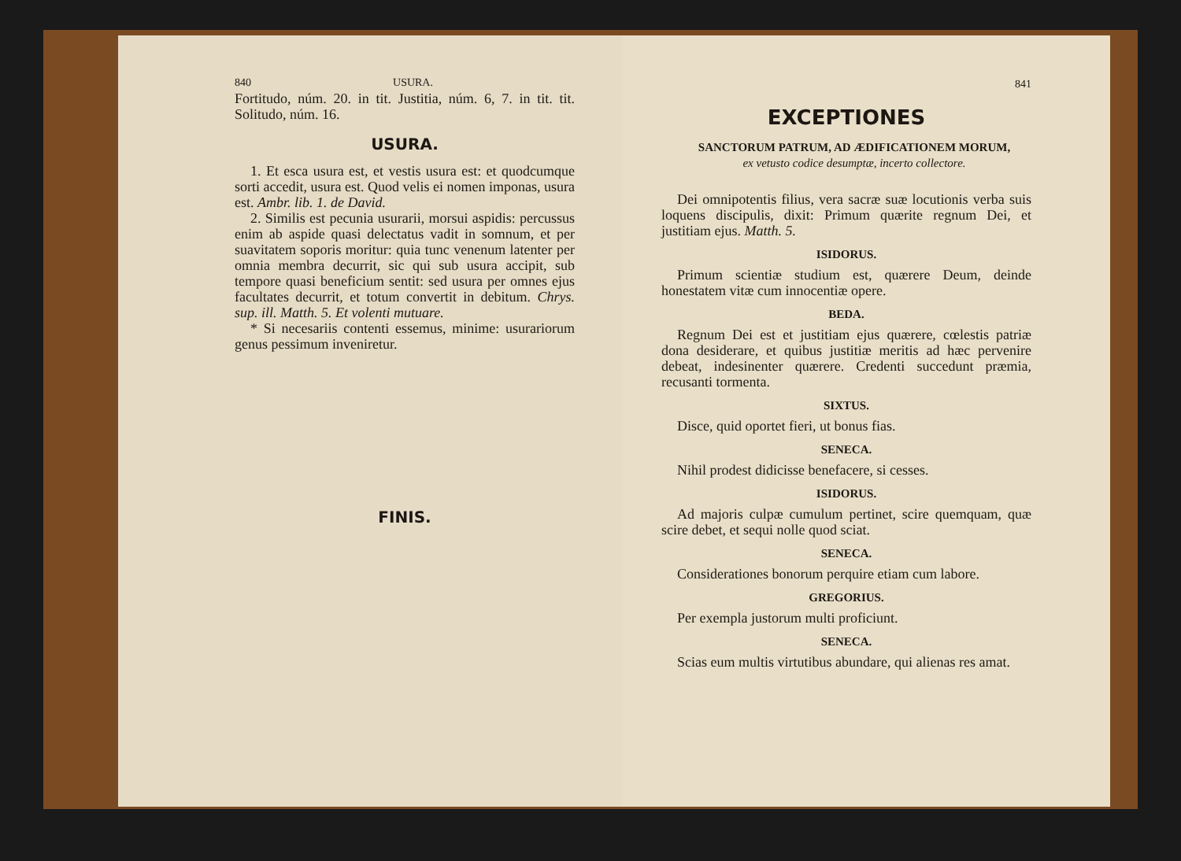840 USURA.
Fortitudo, núm. 20. in tit. Justitia, núm. 6, 7. in tit. tit. Solitudo, núm. 16.
USURA.
1. Et esca usura est, et vestis usura est: et quodcumque sorti accedit, usura est. Quod velis ei nomen imponas, usura est. Ambr. lib. 1. de David.
2. Similis est pecunia usurarii, morsui aspidis: percussus enim ab aspide quasi delectatus vadit in somnum, et per suavitatem soporis moritur: quia tunc venenum latenter per omnia membra decurrit, sic qui sub usura accipit, sub tempore quasi beneficium sentit: sed usura per omnes ejus facultates decurrit, et totum convertit in debitum. Chrys. sup. ill. Matth. 5. Et volenti mutuare.
* Si necesariis contenti essemus, minime: usurariorum genus pessimum inveniretur.
FINIS.
841
EXCEPTIONES
SANCTORUM PATRUM, AD ÆDIFICATIONEM MORUM,
ex vetusto codice desumptæ, incerto collectore.
Dei omnipotentis filius, vera sacræ suæ locutionis verba suis loquens discipulis, dixit: Primum quærite regnum Dei, et justitiam ejus. Matth. 5.
ISIDORUS.
Primum scientiæ studium est, quærere Deum, deinde honestatem vitæ cum innocentiæ opere.
BEDA.
Regnum Dei est et justitiam ejus quærere, cœlestis patriæ dona desiderare, et quibus justitiæ meritis ad hæc pervenire debeat, indesinenter quærere. Credenti succedunt præmia, recusanti tormenta.
SIXTUS.
Disce, quid oportet fieri, ut bonus fias.
SENECA.
Nihil prodest didicisse benefacere, si cesses.
ISIDORUS.
Ad majoris culpæ cumulum pertinet, scire quemquam, quæ scire debet, et sequi nolle quod sciat.
SENECA.
Considerationes bonorum perquire etiam cum labore.
GREGORIUS.
Per exempla justorum multi proficiunt.
SENECA.
Scias eum multis virtutibus abundare, qui alienas res amat.